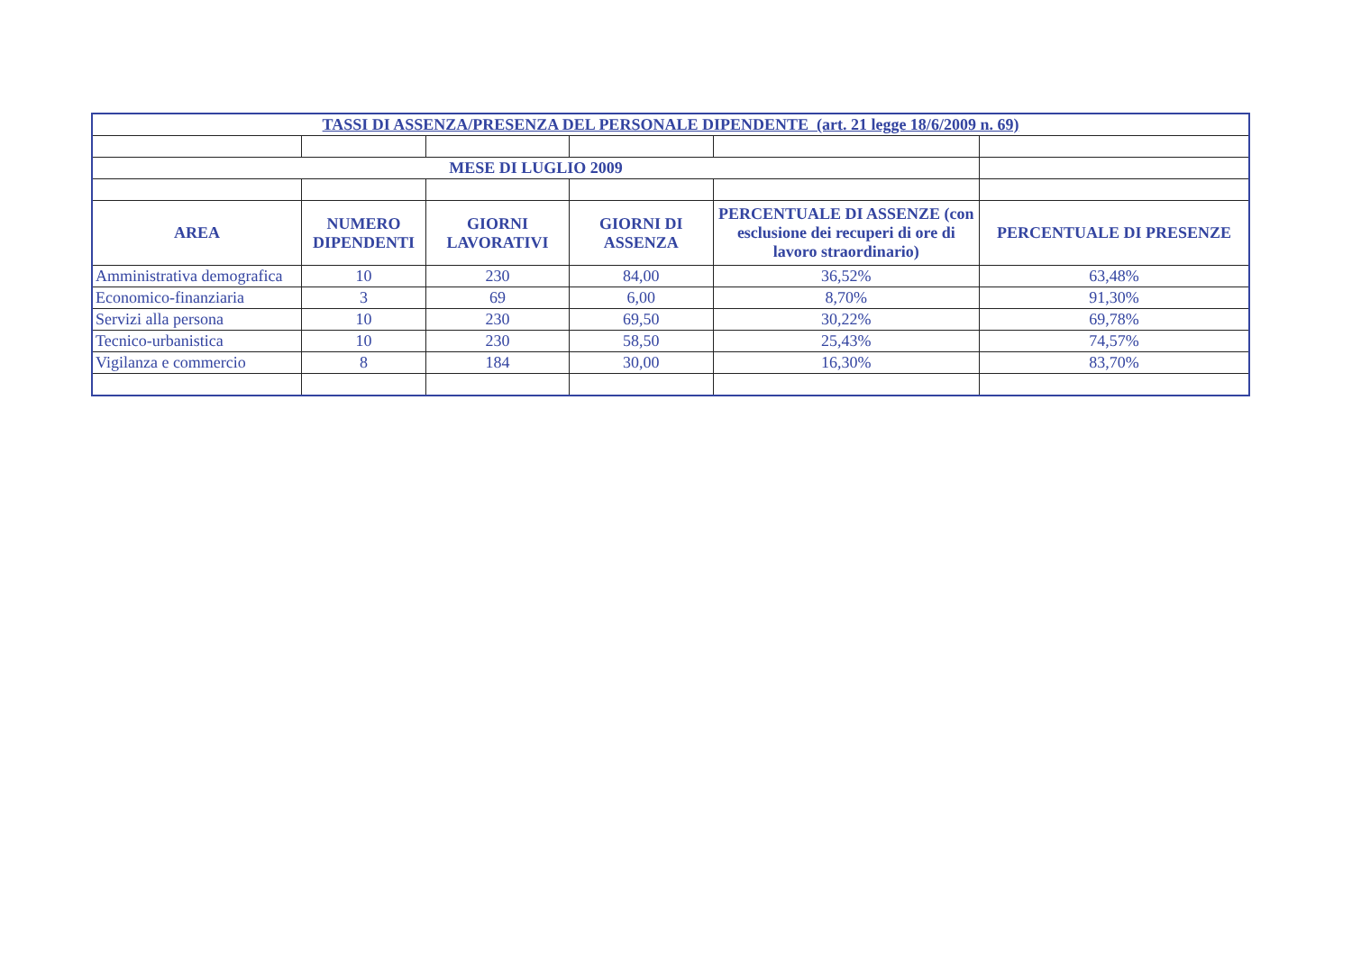| TASSI DI ASSENZA/PRESENZA DEL PERSONALE DIPENDENTE (art. 21 legge 18/6/2009 n. 69) | | | | | |
| MESE DI LUGLIO 2009 | | | | | |
| AREA | NUMERO DIPENDENTI | GIORNI LAVORATIVI | GIORNI DI ASSENZA | PERCENTUALE DI ASSENZE (con esclusione dei recuperi di ore di lavoro straordinario) | PERCENTUALE DI PRESENZE |
| Amministrativa demografica | 10 | 230 | 84,00 | 36,52% | 63,48% |
| Economico-finanziaria | 3 | 69 | 6,00 | 8,70% | 91,30% |
| Servizi alla persona | 10 | 230 | 69,50 | 30,22% | 69,78% |
| Tecnico-urbanistica | 10 | 230 | 58,50 | 25,43% | 74,57% |
| Vigilanza e commercio | 8 | 184 | 30,00 | 16,30% | 83,70% |